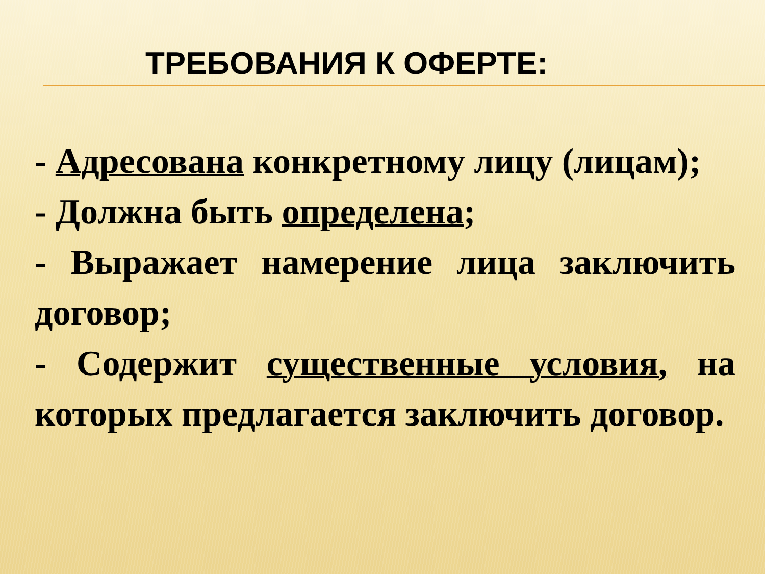ТРЕБОВАНИЯ К ОФЕРТЕ:
- Адресована конкретному лицу (лицам);
- Должна быть определена;
- Выражает намерение лица заключить договор;
- Содержит существенные условия, на которых предлагается заключить договор.